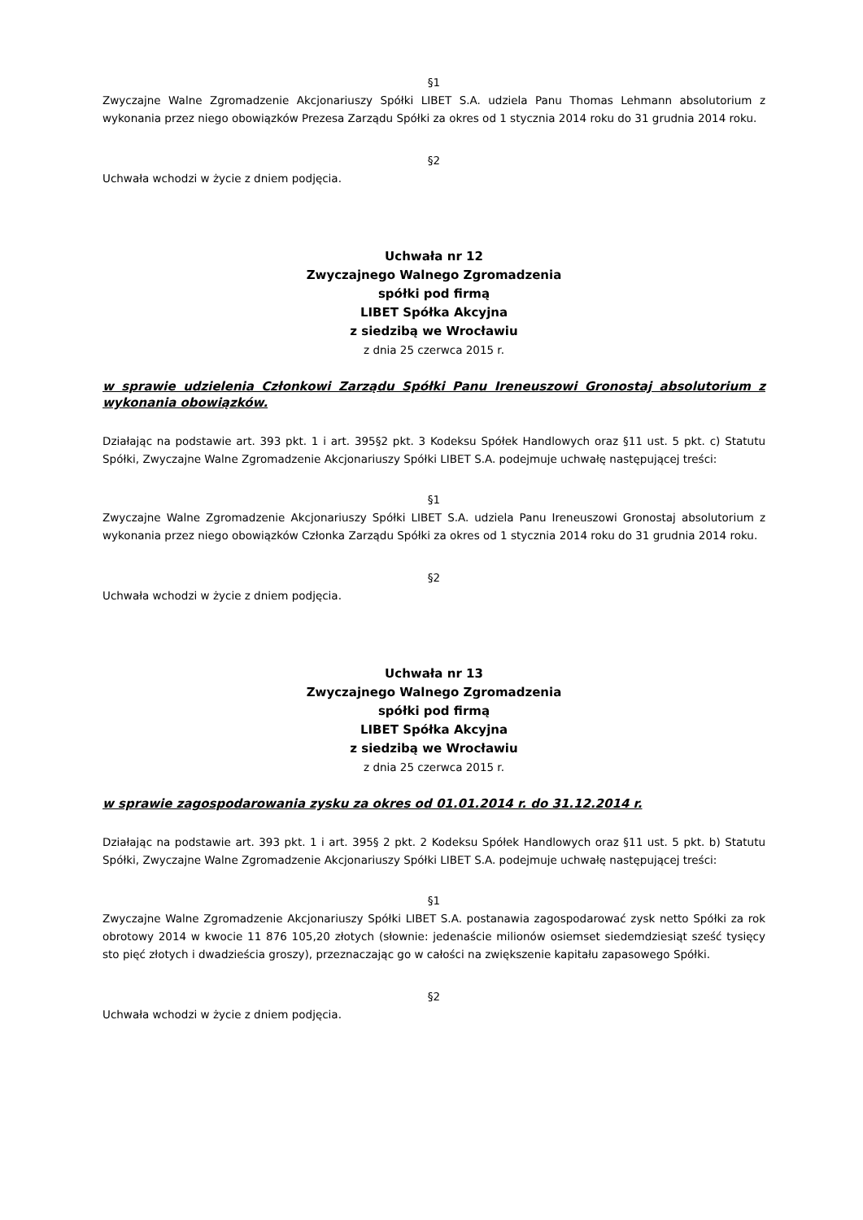§1
Zwyczajne Walne Zgromadzenie Akcjonariuszy Spółki LIBET S.A. udziela Panu Thomas Lehmann absolutorium z wykonania przez niego obowiązków Prezesa Zarządu Spółki za okres od 1 stycznia 2014 roku do 31 grudnia 2014 roku.
§2
Uchwała wchodzi w życie z dniem podjęcia.
Uchwała nr 12
Zwyczajnego Walnego Zgromadzenia
spółki pod firmą
LIBET Spółka Akcyjna
z siedzibą we Wrocławiu
z dnia 25 czerwca 2015 r.
w sprawie udzielenia Członkowi Zarządu Spółki Panu Ireneuszowi Gronostaj absolutorium z wykonania obowiązków.
Działając na podstawie art. 393 pkt. 1 i art. 395§2 pkt. 3 Kodeksu Spółek Handlowych oraz §11 ust. 5 pkt. c) Statutu Spółki, Zwyczajne Walne Zgromadzenie Akcjonariuszy Spółki LIBET S.A. podejmuje uchwałę następującej treści:
§1
Zwyczajne Walne Zgromadzenie Akcjonariuszy Spółki LIBET S.A. udziela Panu Ireneuszowi Gronostaj absolutorium z wykonania przez niego obowiązków Członka Zarządu Spółki za okres od 1 stycznia 2014 roku do 31 grudnia 2014 roku.
§2
Uchwała wchodzi w życie z dniem podjęcia.
Uchwała nr 13
Zwyczajnego Walnego Zgromadzenia
spółki pod firmą
LIBET Spółka Akcyjna
z siedzibą we Wrocławiu
z dnia 25 czerwca 2015 r.
w sprawie zagospodarowania zysku za okres od 01.01.2014 r. do 31.12.2014 r.
Działając na podstawie art. 393 pkt. 1 i art. 395§ 2 pkt. 2 Kodeksu Spółek Handlowych oraz §11 ust. 5 pkt. b) Statutu Spółki, Zwyczajne Walne Zgromadzenie Akcjonariuszy Spółki LIBET S.A. podejmuje uchwałę następującej treści:
§1
Zwyczajne Walne Zgromadzenie Akcjonariuszy Spółki LIBET S.A. postanawia zagospodarować zysk netto Spółki za rok obrotowy 2014 w kwocie 11 876 105,20 złotych (słownie: jedenaście milionów osiemset siedemdziesiąt sześć tysięcy sto pięć złotych i dwadzieścia groszy), przeznaczając go w całości na zwiększenie kapitału zapasowego Spółki.
§2
Uchwała wchodzi w życie z dniem podjęcia.